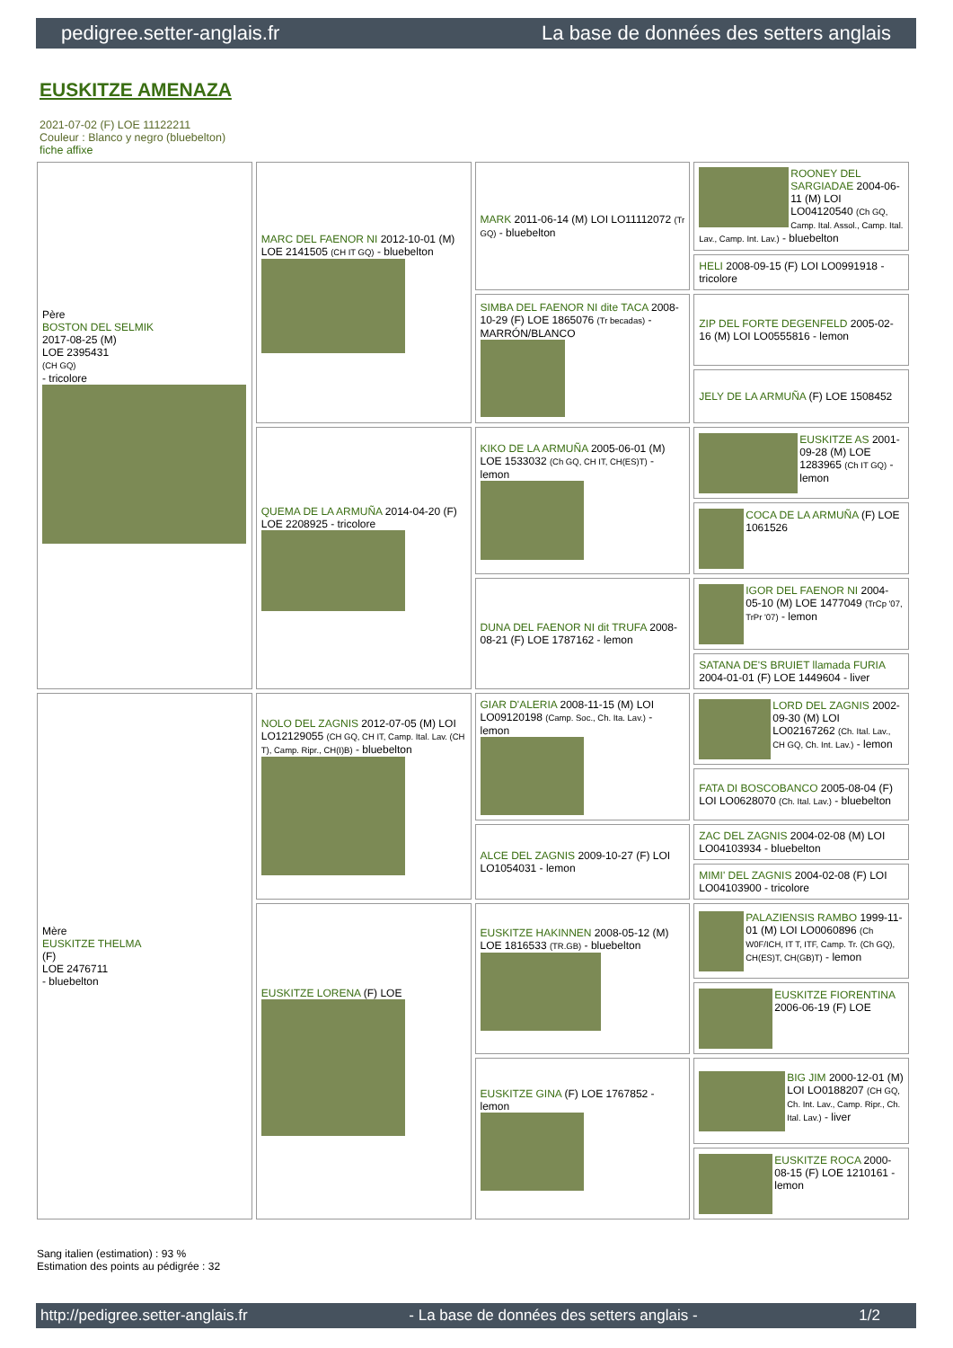pedigree.setter-anglais.fr La base de données des setters anglais
EUSKITZE AMENAZA
2021-07-02 (F) LOE 11122211
Couleur : Blanco y negro (bluebelton)
fiche affixe
| Père BOSTON DEL SELMIK 2017-08-25 (M) LOE 2395431 (CH GQ) - tricolore | MARC DEL FAENOR NI 2012-10-01 (M) LOE 2141505 (CH IT GQ) - bluebelton | MARK 2011-06-14 (M) LOI LO11112072 (Tr GQ) - bluebelton | ROONEY DEL SARGIADAE 2004-06-11 (M) LOI LO04120540 (Ch GQ, Camp. Ital. Assol., Camp. Ital. Lav., Camp. Int. Lav.) - bluebelton |
| | | | HELI 2008-09-15 (F) LOI LO0991918 - tricolore |
| | | SIMBA DEL FAENOR NI dite TACA 2008-10-29 (F) LOE 1865076 (Tr becadas) - MARRÓN/BLANCO | ZIP DEL FORTE DEGENFELD 2005-02-16 (M) LOI LO0555816 - lemon |
| | | | JELY DE LA ARMUÑA (F) LOE 1508452 |
| | QUEMA DE LA ARMUÑA 2014-04-20 (F) LOE 2208925 - tricolore | KIKO DE LA ARMUÑA 2005-06-01 (M) LOE 1533032 (Ch GQ, CH IT, CH(ES)T) - lemon | EUSKITZE AS 2001-09-28 (M) LOE 1283965 (Ch IT GQ) - lemon |
| | | | COCA DE LA ARMUÑA (F) LOE 1061526 |
| | | DUNA DEL FAENOR NI dit TRUFA 2008-08-21 (F) LOE 1787162 - lemon | IGOR DEL FAENOR NI 2004-05-10 (M) LOE 1477049 (TrCp '07, TrPr '07) - lemon |
| | | | SATANA DE'S BRUIET llamada FURIA 2004-01-01 (F) LOE 1449604 - liver |
| Mère EUSKITZE THELMA (F) LOE 2476711 - bluebelton | NOLO DEL ZAGNIS 2012-07-05 (M) LOI LO12129055 (CH GQ, CH IT, Camp. Ital. Lav. (CH T), Camp. Ripr., CH(I)B) - bluebelton | GIAR D'ALERIA 2008-11-15 (M) LOI LO09120198 (Camp. Soc., Ch. Ita. Lav.) - lemon | LORD DEL ZAGNIS 2002-09-30 (M) LOI LO02167262 (Ch. Ital. Lav., CH GQ, Ch. Int. Lav.) - lemon |
| | | | FATA DI BOSCOBANCO 2005-08-04 (F) LOI LO0628070 (Ch. Ital. Lav.) - bluebelton |
| | | ALCE DEL ZAGNIS 2009-10-27 (F) LOI LO1054031 - lemon | ZAC DEL ZAGNIS 2004-02-08 (M) LOI LO04103934 - bluebelton |
| | | | MIMI' DEL ZAGNIS 2004-02-08 (F) LOI LO04103900 - tricolore |
| | EUSKITZE LORENA (F) LOE | EUSKITZE HAKINNEN 2008-05-12 (M) LOE 1816533 (TR.GB) - bluebelton | PALAZIENSIS RAMBO 1999-11-01 (M) LOI LO0060896 (Ch W0F/ICH, IT T, ITF, Camp. Tr. (Ch GQ), CH(ES)T, CH(GB)T) - lemon |
| | | | EUSKITZE FIORENTINA 2006-06-19 (F) LOE |
| | | EUSKITZE GINA (F) LOE 1767852 - lemon | BIG JIM 2000-12-01 (M) LOI LO0188207 (CH GQ, Ch. Int. Lav., Camp. Ripr., Ch. Ital. Lav.) - liver |
| | | | EUSKITZE ROCA 2000-08-15 (F) LOE 1210161 - lemon |
Sang italien (estimation) : 93 %
Estimation des points au pédigrée : 32
http://pedigree.setter-anglais.fr - La base de données des setters anglais - 1/2